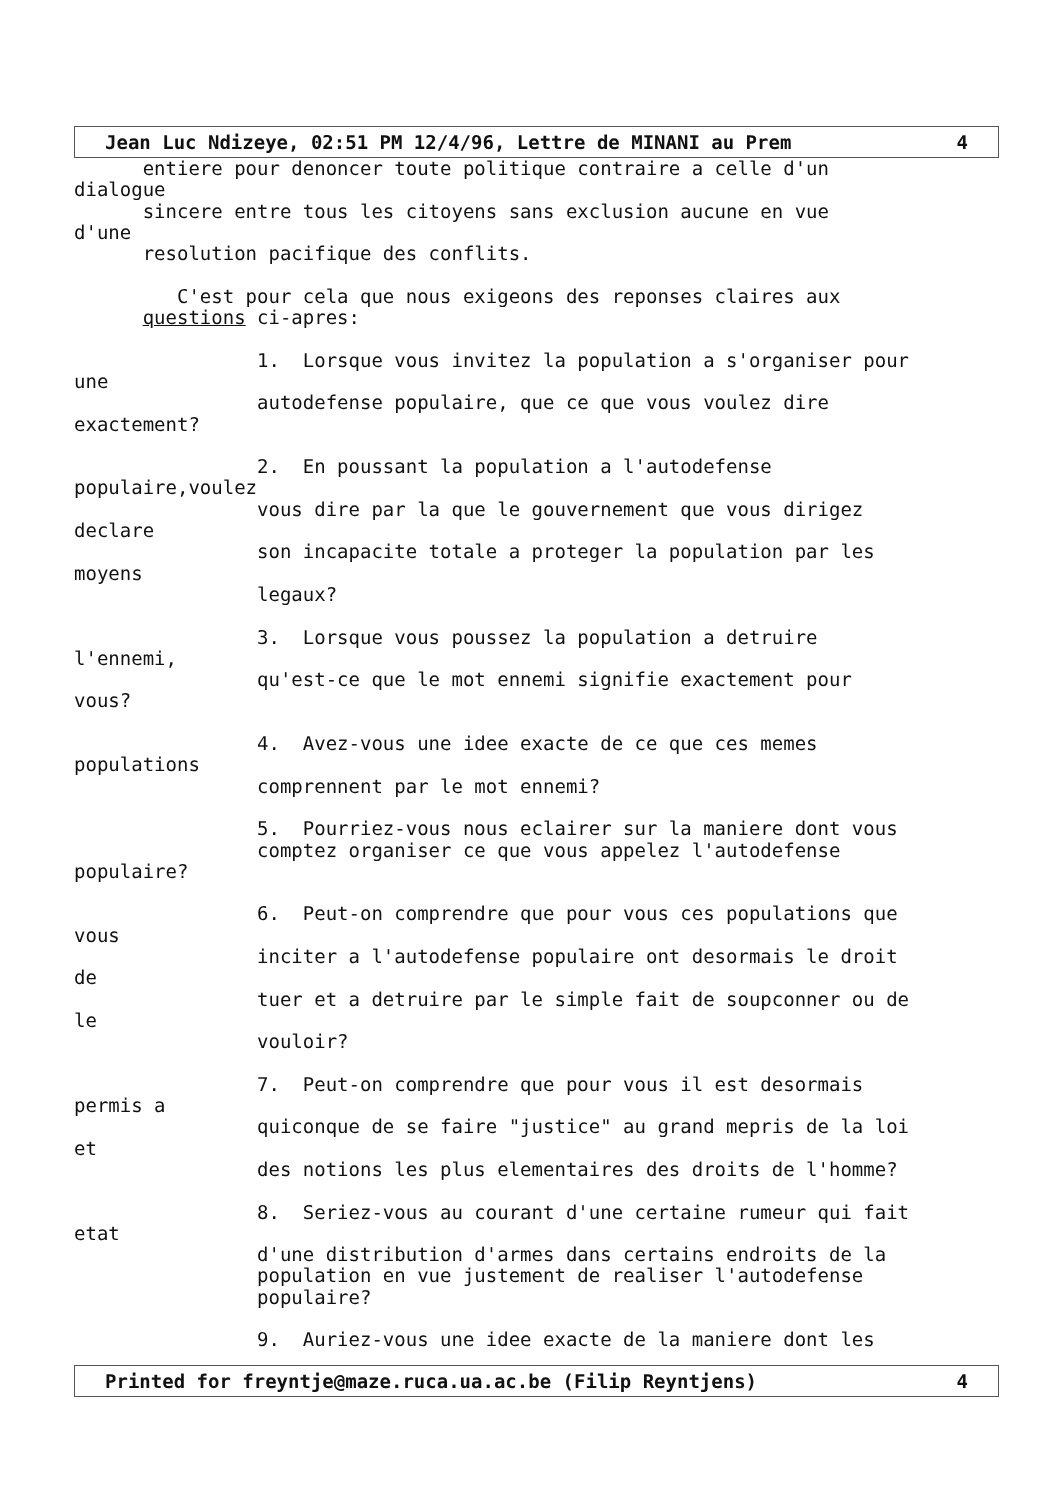Jean Luc Ndizeye, 02:51 PM 12/4/96, Lettre de MINANI au Prem 4
entiere pour denoncer toute politique contraire a celle d'un dialogue sincere entre tous les citoyens sans exclusion aucune en vue d'une resolution pacifique des conflits. C'est pour cela que nous exigeons des reponses claires aux questions ci-apres: 1. Lorsque vous invitez la population a s'organiser pour une autodefense populaire, que ce que vous voulez dire exactement? 2. En poussant la population a l'autodefense populaire,voulez vous dire par la que le gouvernement que vous dirigez declare son incapacite totale a proteger la population par les moyens legaux? 3. Lorsque vous poussez la population a detruire l'ennemi, qu'est-ce que le mot ennemi signifie exactement pour vous? 4. Avez-vous une idee exacte de ce que ces memes populations comprennent par le mot ennemi? 5. Pourriez-vous nous eclairer sur la maniere dont vous comptez organiser ce que vous appelez l'autodefense populaire? 6. Peut-on comprendre que pour vous ces populations que vous inciter a l'autodefense populaire ont desormais le droit de tuer et a detruire par le simple fait de soupconner ou de le vouloir? 7. Peut-on comprendre que pour vous il est desormais permis a quiconque de se faire "justice" au grand mepris de la loi et des notions les plus elementaires des droits de l'homme? 8. Seriez-vous au courant d'une certaine rumeur qui fait etat d'une distribution d'armes dans certains endroits de la population en vue justement de realiser l'autodefense populaire? 9. Auriez-vous une idee exacte de la maniere dont les
Printed for freyntje@maze.ruca.ua.ac.be (Filip Reyntjens) 4